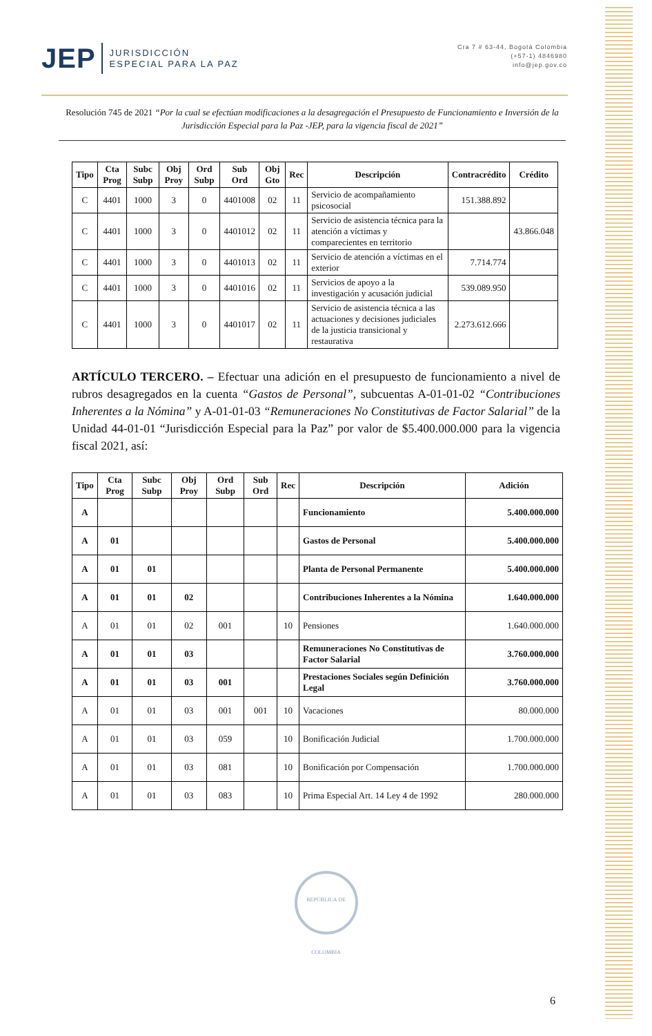JEP JURISDICCIÓN
ESPECIAL PARA LA PAZ
Cra 7 # 63-44, Bogotá Colombia
(+57-1) 4846980
info@jep.gov.co
Resolución 745 de 2021 “Por la cual se efectúan modificaciones a la desagregación el Presupuesto de Funcionamiento e Inversión de la Jurisdicción Especial para la Paz -JEP, para la vigencia fiscal de 2021”
| Tipo | Cta Prog | Subc Subp | Obj Proy | Ord Subp | Sub Ord | Obj Gto | Rec | Descripción | Contracrédito | Crédito |
| --- | --- | --- | --- | --- | --- | --- | --- | --- | --- | --- |
| C | 4401 | 1000 | 3 | 0 | 4401008 | 02 | 11 | Servicio de acompañamiento psicosocial | 151.388.892 | |
| C | 4401 | 1000 | 3 | 0 | 4401012 | 02 | 11 | Servicio de asistencia técnica para la atención a víctimas y comparecientes en territorio | | 43.866.048 |
| C | 4401 | 1000 | 3 | 0 | 4401013 | 02 | 11 | Servicio de atención a víctimas en el exterior | 7.714.774 | |
| C | 4401 | 1000 | 3 | 0 | 4401016 | 02 | 11 | Servicios de apoyo a la investigación y acusación judicial | 539.089.950 | |
| C | 4401 | 1000 | 3 | 0 | 4401017 | 02 | 11 | Servicio de asistencia técnica a las actuaciones y decisiones judiciales de la justicia transicional y restaurativa | 2.273.612.666 | |
ARTÍCULO TERCERO. – Efectuar una adición en el presupuesto de funcionamiento a nivel de rubros desagregados en la cuenta “Gastos de Personal”, subcuentas A-01-01-02 “Contribuciones Inherentes a la Nómina” y A-01-01-03 “Remuneraciones No Constitutivas de Factor Salarial” de la Unidad 44-01-01 “Jurisdicción Especial para la Paz” por valor de $5.400.000.000 para la vigencia fiscal 2021, así:
| Tipo | Cta Prog | Subc Subp | Obj Proy | Ord Subp | Sub Ord | Rec | Descripción | Adición |
| --- | --- | --- | --- | --- | --- | --- | --- | --- |
| A | | | | | | | Funcionamiento | 5.400.000.000 |
| A | 01 | | | | | | Gastos de Personal | 5.400.000.000 |
| A | 01 | 01 | | | | | Planta de Personal Permanente | 5.400.000.000 |
| A | 01 | 01 | 02 | | | | Contribuciones Inherentes a la Nómina | 1.640.000.000 |
| A | 01 | 01 | 02 | 001 | | 10 | Pensiones | 1.640.000.000 |
| A | 01 | 01 | 03 | | | | Remuneraciones No Constitutivas de Factor Salarial | 3.760.000.000 |
| A | 01 | 01 | 03 | 001 | | | Prestaciones Sociales según Definición Legal | 3.760.000.000 |
| A | 01 | 01 | 03 | 001 | 001 | 10 | Vacaciones | 80.000.000 |
| A | 01 | 01 | 03 | 059 | | 10 | Bonificación Judicial | 1.700.000.000 |
| A | 01 | 01 | 03 | 081 | | 10 | Bonificación por Compensación | 1.700.000.000 |
| A | 01 | 01 | 03 | 083 | | 10 | Prima Especial Art. 14 Ley 4 de 1992 | 280.000.000 |
REPÚBLICA DE COLOMBIA
6